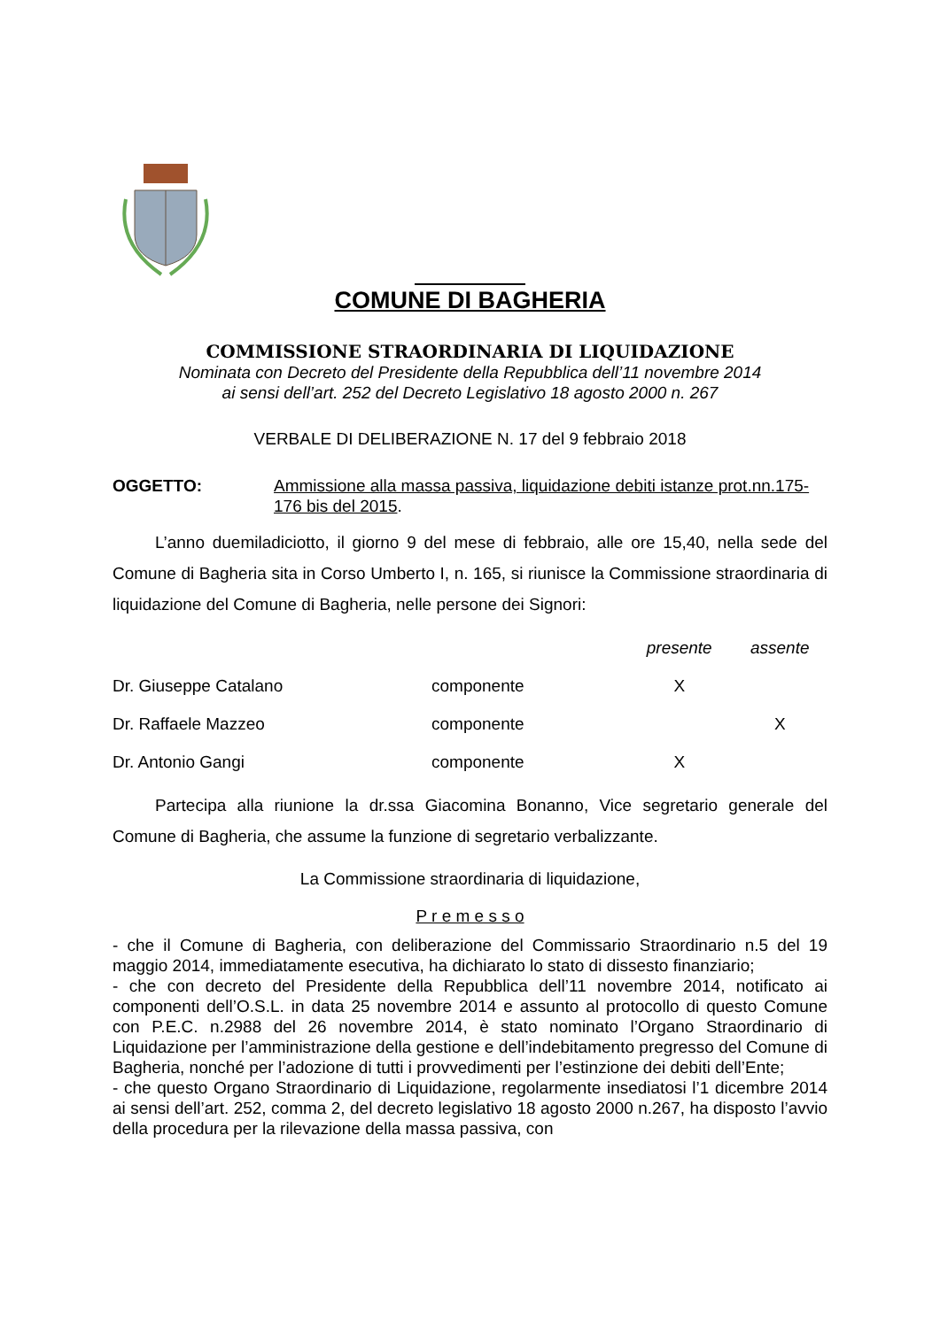COMUNE DI BAGHERIA
COMMISSIONE STRAORDINARIA DI LIQUIDAZIONE
Nominata con Decreto del Presidente della Repubblica dell’11 novembre 2014
ai sensi dell’art. 252 del Decreto Legislativo 18 agosto 2000 n. 267
VERBALE DI DELIBERAZIONE N. 17 del 9 febbraio 2018
OGGETTO: Ammissione alla massa passiva, liquidazione debiti istanze prot.nn.175-176 bis del 2015.
L’anno duemiladiciotto, il giorno 9 del mese di febbraio, alle ore 15,40, nella sede del Comune di Bagheria sita in Corso Umberto I, n. 165, si riunisce la Commissione straordinaria di liquidazione del Comune di Bagheria, nelle persone dei Signori:
| | | presente | assente |
| --- | --- | --- | --- |
| Dr. Giuseppe Catalano | componente | X | |
| Dr. Raffaele Mazzeo | componente | | X |
| Dr. Antonio Gangi | componente | X | |
Partecipa alla riunione la dr.ssa Giacomina Bonanno, Vice segretario generale del Comune di Bagheria, che assume la funzione di segretario verbalizzante.
La Commissione straordinaria di liquidazione,
P r e m e s s o
- che il Comune di Bagheria, con deliberazione del Commissario Straordinario n.5 del 19 maggio 2014, immediatamente esecutiva, ha dichiarato lo stato di dissesto finanziario;
- che con decreto del Presidente della Repubblica dell’11 novembre 2014, notificato ai componenti dell’O.S.L. in data 25 novembre 2014 e assunto al protocollo di questo Comune con P.E.C. n.2988 del 26 novembre 2014, è stato nominato l’Organo Straordinario di Liquidazione per l’amministrazione della gestione e dell’indebitamento pregresso del Comune di Bagheria, nonché per l’adozione di tutti i provvedimenti per l’estinzione dei debiti dell’Ente;
- che questo Organo Straordinario di Liquidazione, regolarmente insediatosi l’1 dicembre 2014 ai sensi dell’art. 252, comma 2, del decreto legislativo 18 agosto 2000 n.267, ha disposto l’avvio della procedura per la rilevazione della massa passiva, con